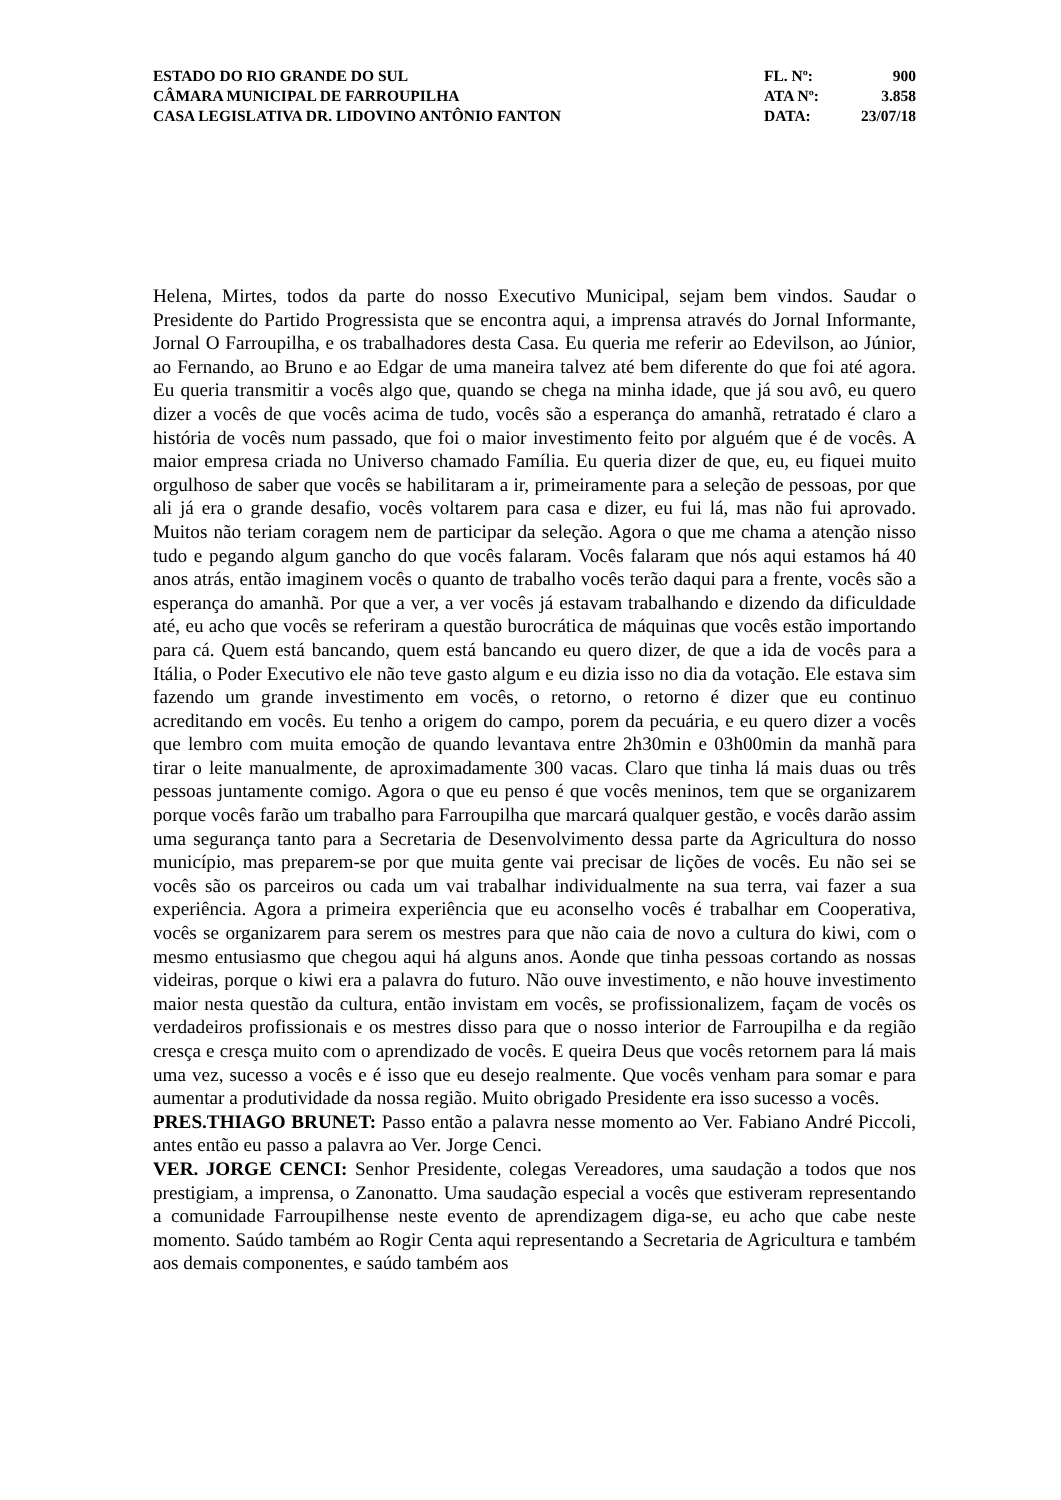ESTADO DO RIO GRANDE DO SUL
CÂMARA MUNICIPAL DE FARROUPILHA
CASA LEGISLATIVA DR. LIDOVINO ANTÔNIO FANTON
FL. Nº: 900
ATA Nº: 3.858
DATA: 23/07/18
Helena, Mirtes, todos da parte do nosso Executivo Municipal, sejam bem vindos. Saudar o Presidente do Partido Progressista que se encontra aqui, a imprensa através do Jornal Informante, Jornal O Farroupilha, e os trabalhadores desta Casa. Eu queria me referir ao Edevilson, ao Júnior, ao Fernando, ao Bruno e ao Edgar de uma maneira talvez até bem diferente do que foi até agora. Eu queria transmitir a vocês algo que, quando se chega na minha idade, que já sou avô, eu quero dizer a vocês de que vocês acima de tudo, vocês são a esperança do amanhã, retratado é claro a história de vocês num passado, que foi o maior investimento feito por alguém que é de vocês. A maior empresa criada no Universo chamado Família. Eu queria dizer de que, eu, eu fiquei muito orgulhoso de saber que vocês se habilitaram a ir, primeiramente para a seleção de pessoas, por que ali já era o grande desafio, vocês voltarem para casa e dizer, eu fui lá, mas não fui aprovado. Muitos não teriam coragem nem de participar da seleção. Agora o que me chama a atenção nisso tudo e pegando algum gancho do que vocês falaram. Vocês falaram que nós aqui estamos há 40 anos atrás, então imaginem vocês o quanto de trabalho vocês terão daqui para a frente, vocês são a esperança do amanhã. Por que a ver, a ver vocês já estavam trabalhando e dizendo da dificuldade até, eu acho que vocês se referiram a questão burocrática de máquinas que vocês estão importando para cá. Quem está bancando, quem está bancando eu quero dizer, de que a ida de vocês para a Itália, o Poder Executivo ele não teve gasto algum e eu dizia isso no dia da votação. Ele estava sim fazendo um grande investimento em vocês, o retorno, o retorno é dizer que eu continuo acreditando em vocês. Eu tenho a origem do campo, porem da pecuária, e eu quero dizer a vocês que lembro com muita emoção de quando levantava entre 2h30min e 03h00min da manhã para tirar o leite manualmente, de aproximadamente 300 vacas. Claro que tinha lá mais duas ou três pessoas juntamente comigo. Agora o que eu penso é que vocês meninos, tem que se organizarem porque vocês farão um trabalho para Farroupilha que marcará qualquer gestão, e vocês darão assim uma segurança tanto para a Secretaria de Desenvolvimento dessa parte da Agricultura do nosso município, mas preparem-se por que muita gente vai precisar de lições de vocês. Eu não sei se vocês são os parceiros ou cada um vai trabalhar individualmente na sua terra, vai fazer a sua experiência. Agora a primeira experiência que eu aconselho vocês é trabalhar em Cooperativa, vocês se organizarem para serem os mestres para que não caia de novo a cultura do kiwi, com o mesmo entusiasmo que chegou aqui há alguns anos. Aonde que tinha pessoas cortando as nossas videiras, porque o kiwi era a palavra do futuro. Não ouve investimento, e não houve investimento maior nesta questão da cultura, então invistam em vocês, se profissionalizem, façam de vocês os verdadeiros profissionais e os mestres disso para que o nosso interior de Farroupilha e da região cresça e cresça muito com o aprendizado de vocês. E queira Deus que vocês retornem para lá mais uma vez, sucesso a vocês e é isso que eu desejo realmente. Que vocês venham para somar e para aumentar a produtividade da nossa região. Muito obrigado Presidente era isso sucesso a vocês.
PRES.THIAGO BRUNET: Passo então a palavra nesse momento ao Ver. Fabiano André Piccoli, antes então eu passo a palavra ao Ver. Jorge Cenci.
VER. JORGE CENCI: Senhor Presidente, colegas Vereadores, uma saudação a todos que nos prestigiam, a imprensa, o Zanonatto. Uma saudação especial a vocês que estiveram representando a comunidade Farroupilhense neste evento de aprendizagem diga-se, eu acho que cabe neste momento. Saúdo também ao Rogir Centa aqui representando a Secretaria de Agricultura e também aos demais componentes, e saúdo também aos